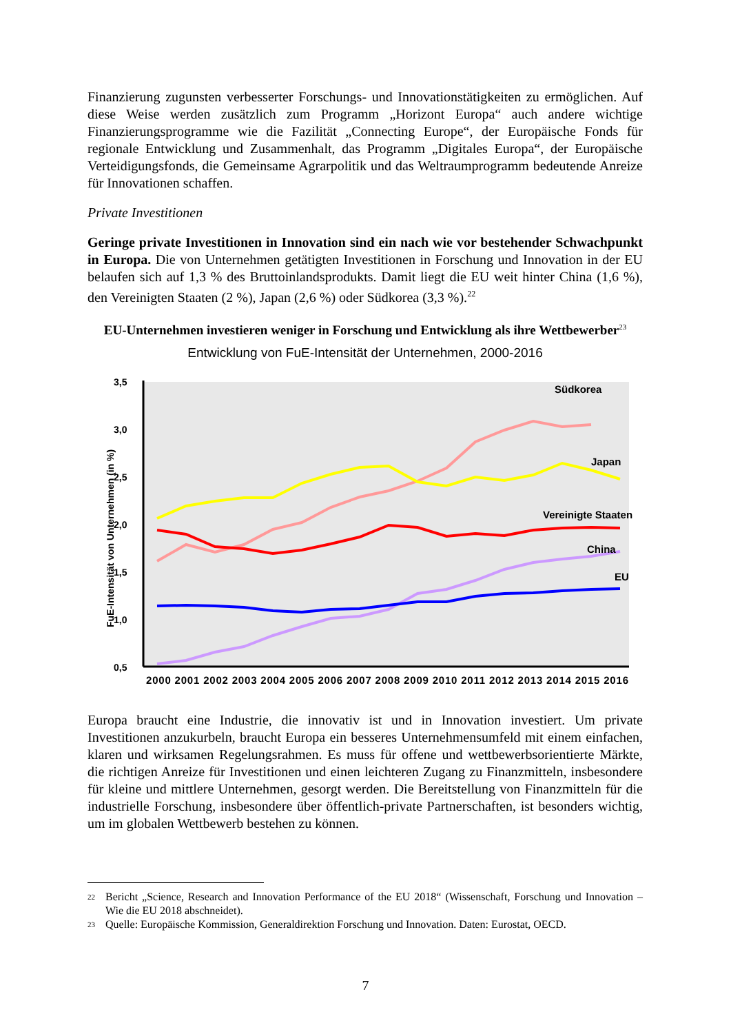Finanzierung zugunsten verbesserter Forschungs- und Innovationstätigkeiten zu ermöglichen. Auf diese Weise werden zusätzlich zum Programm „Horizont Europa“ auch andere wichtige Finanzierungsprogramme wie die Fazilität „Connecting Europe“, der Europäische Fonds für regionale Entwicklung und Zusammenhalt, das Programm „Digitales Europa“, der Europäische Verteidigungsfonds, die Gemeinsame Agrarpolitik und das Weltraumprogramm bedeutende Anreize für Innovationen schaffen.
Private Investitionen
Geringe private Investitionen in Innovation sind ein nach wie vor bestehender Schwachpunkt in Europa. Die von Unternehmen getätigten Investitionen in Forschung und Innovation in der EU belaufen sich auf 1,3 % des Bruttoinlandsprodukts. Damit liegt die EU weit hinter China (1,6 %), den Vereinigten Staaten (2 %), Japan (2,6 %) oder Südkorea (3,3 %).<sup>22</sup>
EU-Unternehmen investieren weniger in Forschung und Entwicklung als ihre Wettbewerber<sup>23</sup>
Entwicklung von FuE-Intensität der Unternehmen, 2000-2016
3,5
3,0
2,5
2,0
1,5
1,0
0,5
FuE-Intensität von Unternehmen (in %)
Südkorea
Japan
Vereinigte Staaten
China
EU
2000 2001 2002 2003 2004 2005 2006 2007 2008 2009 2010 2011 2012 2013 2014 2015 2016
Europa braucht eine Industrie, die innovativ ist und in Innovation investiert. Um private Investitionen anzukurbeln, braucht Europa ein besseres Unternehmensumfeld mit einem einfachen, klaren und wirksamen Regelungsrahmen. Es muss für offene und wettbewerbsorientierte Märkte, die richtigen Anreize für Investitionen und einen leichteren Zugang zu Finanzmitteln, insbesondere für kleine und mittlere Unternehmen, gesorgt werden. Die Bereitstellung von Finanzmitteln für die industrielle Forschung, insbesondere über öffentlich-private Partnerschaften, ist besonders wichtig, um im globalen Wettbewerb bestehen zu können.
22
Bericht „Science, Research and Innovation Performance of the EU 2018“ (Wissenschaft, Forschung und Innovation – Wie die EU 2018 abschneidet).
23
Quelle: Europäische Kommission, Generaldirektion Forschung und Innovation. Daten: Eurostat, OECD.
7